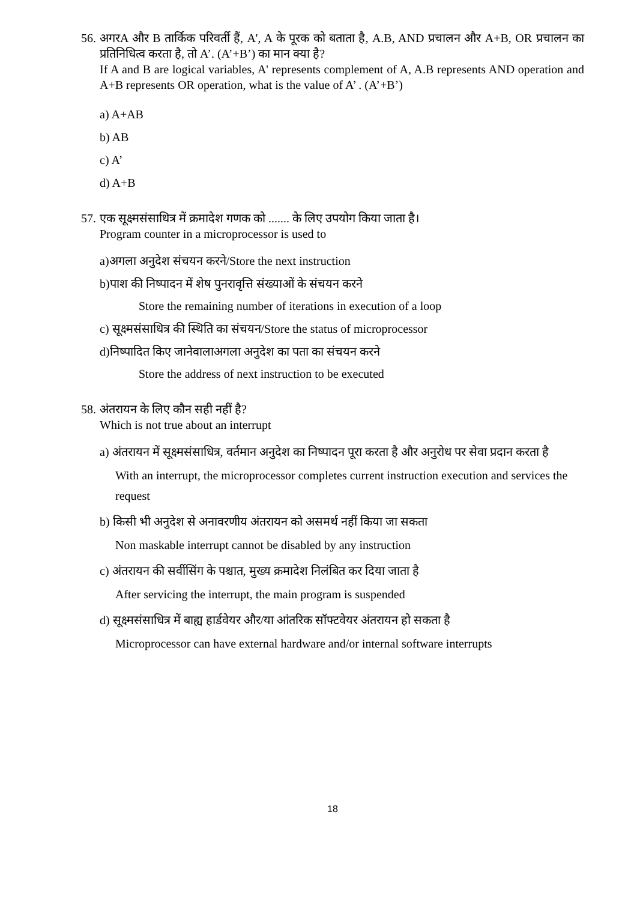56.
अगरA और B तार्किक परिवर्ती हैं, A', A के पूरक को बताता है, A.B, AND प्रचालन और A+B, OR प्रचालन का प्रतिनिधित्व करता है, तो A’. (A’+B’) का मान क्या है?
If A and B are logical variables, A' represents complement of A, A.B represents AND operation and A+B represents OR operation, what is the value of A’ . (A’+B’)
a) A+AB
b) AB
c) A’
d) A+B
57.
एक सूक्ष्मसंसाधित्र में क्रमादेश गणक को ....... के लिए उपयोग किया जाता है।
Program counter in a microprocessor is used to
a)अगला अनुदेश संचयन करने/Store the next instruction
b)पाश की निष्पादन में शेष पुनरावृत्ति संख्याओं के संचयन करने
Store the remaining number of iterations in execution of a loop
c) सूक्ष्मसंसाधित्र की स्थिति का संचयन/Store the status of microprocessor
d)निष्पादित किए जानेवालाअगला अनुदेश का पता का संचयन करने
Store the address of next instruction to be executed
58.
अंतरायन के लिए कौन सही नहीं है?
Which is not true about an interrupt
a) अंतरायन में सूक्ष्मसंसाधित्र, वर्तमान अनुदेश का निष्पादन पूरा करता है और अनुरोध पर सेवा प्रदान करता है
With an interrupt, the microprocessor completes current instruction execution and services the request
b) किसी भी अनुदेश से अनावरणीय अंतरायन को असमर्थ नहीं किया जा सकता
Non maskable interrupt cannot be disabled by any instruction
c) अंतरायन की सर्वीसिंग के पश्चात, मुख्य क्रमादेश निलंबित कर दिया जाता है
After servicing the interrupt, the main program is suspended
d) सूक्ष्मसंसाधित्र में बाह्य हार्डवेयर और/या आंतरिक सॉफ्टवेयर अंतरायन हो सकता है
Microprocessor can have external hardware and/or internal software interrupts
18